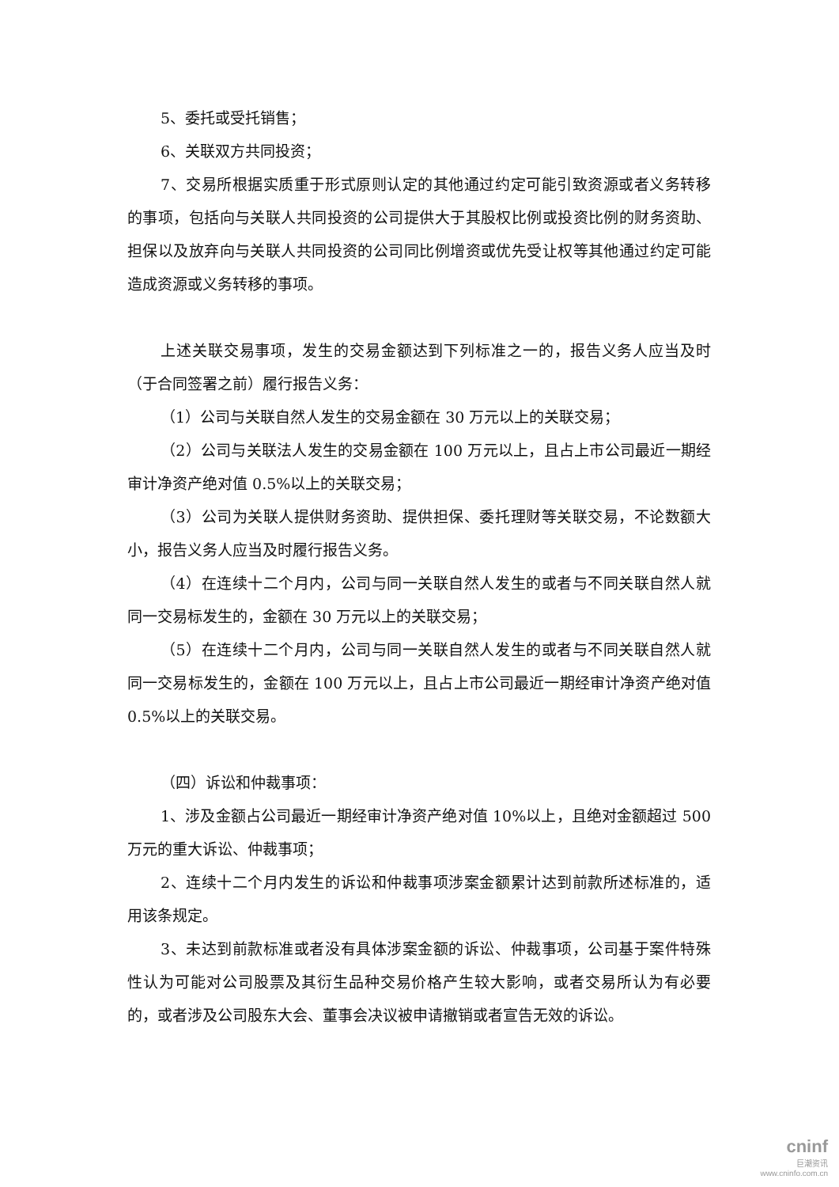5、委托或受托销售；
6、关联双方共同投资；
7、交易所根据实质重于形式原则认定的其他通过约定可能引致资源或者义务转移的事项，包括向与关联人共同投资的公司提供大于其股权比例或投资比例的财务资助、担保以及放弃向与关联人共同投资的公司同比例增资或优先受让权等其他通过约定可能造成资源或义务转移的事项。
上述关联交易事项，发生的交易金额达到下列标准之一的，报告义务人应当及时（于合同签署之前）履行报告义务：
（1）公司与关联自然人发生的交易金额在 30 万元以上的关联交易；
（2）公司与关联法人发生的交易金额在 100 万元以上，且占上市公司最近一期经审计净资产绝对值 0.5%以上的关联交易；
（3）公司为关联人提供财务资助、提供担保、委托理财等关联交易，不论数额大小，报告义务人应当及时履行报告义务。
（4）在连续十二个月内，公司与同一关联自然人发生的或者与不同关联自然人就同一交易标发生的，金额在 30 万元以上的关联交易；
（5）在连续十二个月内，公司与同一关联自然人发生的或者与不同关联自然人就同一交易标发生的，金额在 100 万元以上，且占上市公司最近一期经审计净资产绝对值 0.5%以上的关联交易。
（四）诉讼和仲裁事项：
1、涉及金额占公司最近一期经审计净资产绝对值 10%以上，且绝对金额超过 500 万元的重大诉讼、仲裁事项；
2、连续十二个月内发生的诉讼和仲裁事项涉案金额累计达到前款所述标准的，适用该条规定。
3、未达到前款标准或者没有具体涉案金额的诉讼、仲裁事项，公司基于案件特殊性认为可能对公司股票及其衍生品种交易价格产生较大影响，或者交易所认为有必要的，或者涉及公司股东大会、董事会决议被申请撤销或者宣告无效的诉讼。
cninf
巨潮资讯
www.cninfo.com.cn